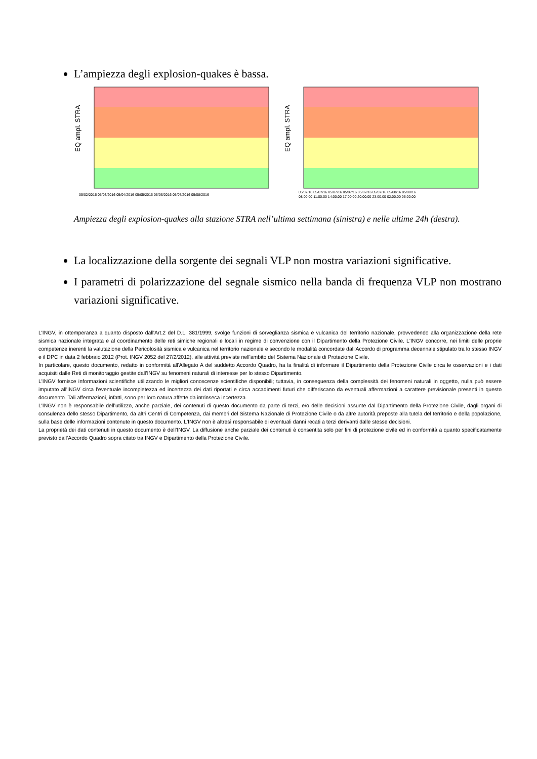L’ampiezza degli explosion-quakes è bassa.
EQ ampl. STRA
05/02/2016 05/03/2016 05/04/2016 05/05/2016 05/06/2016 05/07/2016 05/08/2016
EQ ampl. STRA
05/07/16 05/07/16 05/07/16 05/07/16 05/07/16 05/07/16 05/08/16 05/08/16
08:00:00 11:00:00 14:00:00 17:00:00 20:00:00 23:00:00 02:00:00 05:00:00
Ampiezza degli explosion-quakes alla stazione STRA nell’ultima settimana (sinistra) e nelle ultime 24h (destra).
La localizzazione della sorgente dei segnali VLP non mostra variazioni significative.
I parametri di polarizzazione del segnale sismico nella banda di frequenza VLP non mostrano variazioni significative.
L'INGV, in ottemperanza a quanto disposto dall'Art.2 del D.L. 381/1999, svolge funzioni di sorveglianza sismica e vulcanica del territorio nazionale, provvedendo alla organizzazione della rete sismica nazionale integrata e al coordinamento delle reti simiche regionali e locali in regime di convenzione con il Dipartimento della Protezione Civile. L'INGV concorre, nei limiti delle proprie competenze inerenti la valutazione della Pericolosità sismica e vulcanica nel territorio nazionale e secondo le modalità concordate dall'Accordo di programma decennale stipulato tra lo stesso INGV e il DPC in data 2 febbraio 2012 (Prot. INGV 2052 del 27/2/2012), alle attività previste nell'ambito del Sistema Nazionale di Protezione Civile.
In particolare, questo documento, redatto in conformità all'Allegato A del suddetto Accordo Quadro, ha la finalità di informare il Dipartimento della Protezione Civile circa le osservazioni e i dati acquisiti dalle Reti di monitoraggio gestite dall'INGV su fenomeni naturali di interesse per lo stesso Dipartimento.
L'INGV fornisce informazioni scientifiche utilizzando le migliori conoscenze scientifiche disponibili; tuttavia, in conseguenza della complessità dei fenomeni naturali in oggetto, nulla può essere imputato all'INGV circa l'eventuale incompletezza ed incertezza dei dati riportati e circa accadimenti futuri che differiscano da eventuali affermazioni a carattere previsionale presenti in questo documento. Tali affermazioni, infatti, sono per loro natura affette da intrinseca incertezza.
L'INGV non è responsabile dell’utilizzo, anche parziale, dei contenuti di questo documento da parte di terzi, e/o delle decisioni assunte dal Dipartimento della Protezione Civile, dagli organi di consulenza dello stesso Dipartimento, da altri Centri di Competenza, dai membri del Sistema Nazionale di Protezione Civile o da altre autorità preposte alla tutela del territorio e della popolazione, sulla base delle informazioni contenute in questo documento. L'INGV non è altresì responsabile di eventuali danni recati a terzi derivanti dalle stesse decisioni.
La proprietà dei dati contenuti in questo documento è dell’INGV. La diffusione anche parziale dei contenuti è consentita solo per fini di protezione civile ed in conformità a quanto specificatamente previsto dall’Accordo Quadro sopra citato tra INGV e Dipartimento della Protezione Civile.